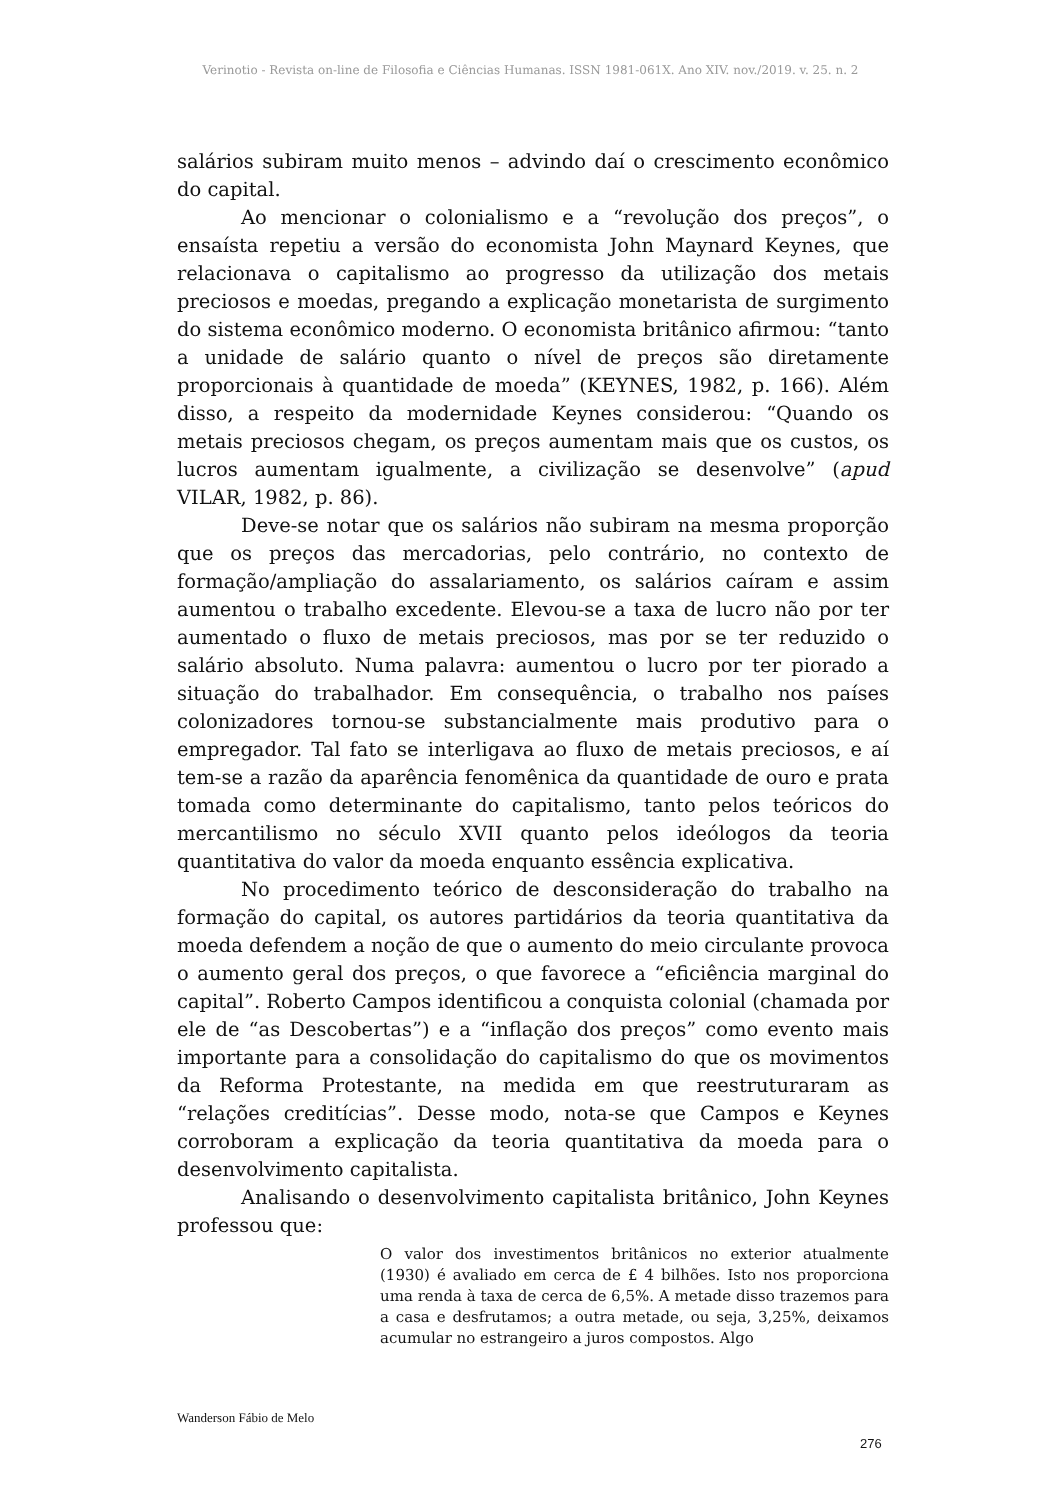Verinotio - Revista on-line de Filosofia e Ciências Humanas. ISSN 1981-061X. Ano XIV. nov./2019. v. 25. n. 2
salários subiram muito menos – advindo daí o crescimento econômico do capital.
Ao mencionar o colonialismo e a “revolução dos preços”, o ensaísta repetiu a versão do economista John Maynard Keynes, que relacionava o capitalismo ao progresso da utilização dos metais preciosos e moedas, pregando a explicação monetarista de surgimento do sistema econômico moderno. O economista britânico afirmou: “tanto a unidade de salário quanto o nível de preços são diretamente proporcionais à quantidade de moeda” (KEYNES, 1982, p. 166). Além disso, a respeito da modernidade Keynes considerou: “Quando os metais preciosos chegam, os preços aumentam mais que os custos, os lucros aumentam igualmente, a civilização se desenvolve” (apud VILAR, 1982, p. 86).
Deve-se notar que os salários não subiram na mesma proporção que os preços das mercadorias, pelo contrário, no contexto de formação/ampliação do assalariamento, os salários caíram e assim aumentou o trabalho excedente. Elevou-se a taxa de lucro não por ter aumentado o fluxo de metais preciosos, mas por se ter reduzido o salário absoluto. Numa palavra: aumentou o lucro por ter piorado a situação do trabalhador. Em consequência, o trabalho nos países colonizadores tornou-se substancialmente mais produtivo para o empregador. Tal fato se interligava ao fluxo de metais preciosos, e aí tem-se a razão da aparência fenomênica da quantidade de ouro e prata tomada como determinante do capitalismo, tanto pelos teóricos do mercantilismo no século XVII quanto pelos ideólogos da teoria quantitativa do valor da moeda enquanto essência explicativa.
No procedimento teórico de desconsideração do trabalho na formação do capital, os autores partidários da teoria quantitativa da moeda defendem a noção de que o aumento do meio circulante provoca o aumento geral dos preços, o que favorece a “eficiência marginal do capital”. Roberto Campos identificou a conquista colonial (chamada por ele de “as Descobertas”) e a “inflação dos preços” como evento mais importante para a consolidação do capitalismo do que os movimentos da Reforma Protestante, na medida em que reestruturaram as “relações creditícias”. Desse modo, nota-se que Campos e Keynes corroboram a explicação da teoria quantitativa da moeda para o desenvolvimento capitalista.
Analisando o desenvolvimento capitalista britânico, John Keynes professou que:
O valor dos investimentos britânicos no exterior atualmente (1930) é avaliado em cerca de £ 4 bilhões. Isto nos proporciona uma renda à taxa de cerca de 6,5%. A metade disso trazemos para a casa e desfrutamos; a outra metade, ou seja, 3,25%, deixamos acumular no estrangeiro a juros compostos. Algo
Wanderson Fábio de Melo
276